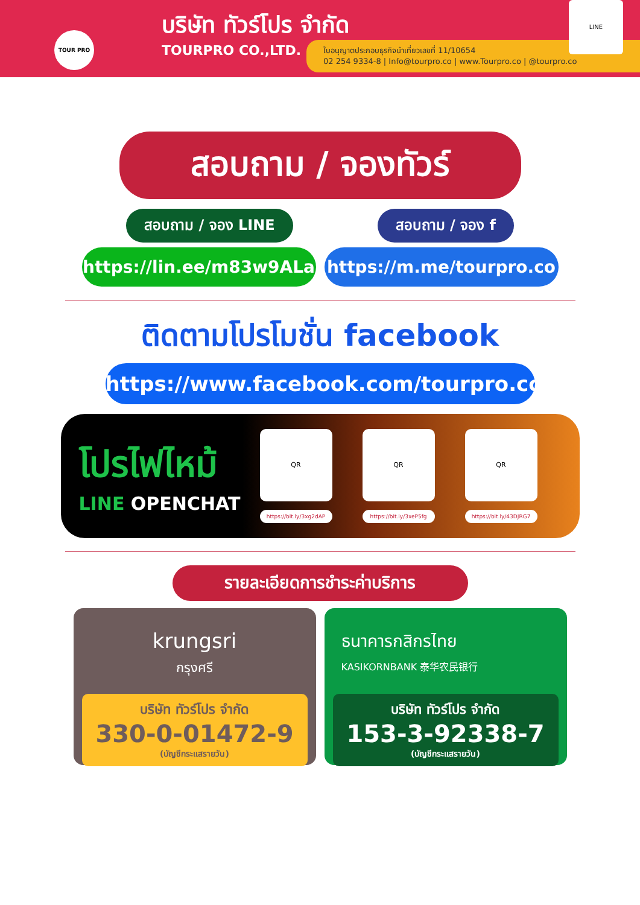TOUR PRO
บริษัท ทัวร์โปร จำกัด
TOURPRO CO.,LTD.
ใบอนุญาตประกอบธุรกิจนำเที่ยวเลขที่ 11/10654
02 254 9334-8 | Info@tourpro.co | www.Tourpro.co | @tourpro.co
LINE
สอบถาม / จองทัวร์
สอบถาม / จอง LINE สอบถาม / จอง f
https://lin.ee/m83w9ALa https://m.me/tourpro.co
ติดตามโปรโมชั่น facebook
https://www.facebook.com/tourpro.co
โปรไฟไหม้
LINE OPENCHAT
QR
https://bit.ly/3xg2dAP
QR
https://bit.ly/3xeP5fg
QR
https://bit.ly/43DJRG7
รายละเอียดการชำระค่าบริการ
krungsri
กรุงศรี
บริษัท ทัวร์โปร จำกัด
330-0-01472-9
(บัญชีกระแสรายวัน)
ธนาคารกสิกรไทย
KASIKORNBANK 泰华农民银行
บริษัท ทัวร์โปร จำกัด
153-3-92338-7
(บัญชีกระแสรายวัน)